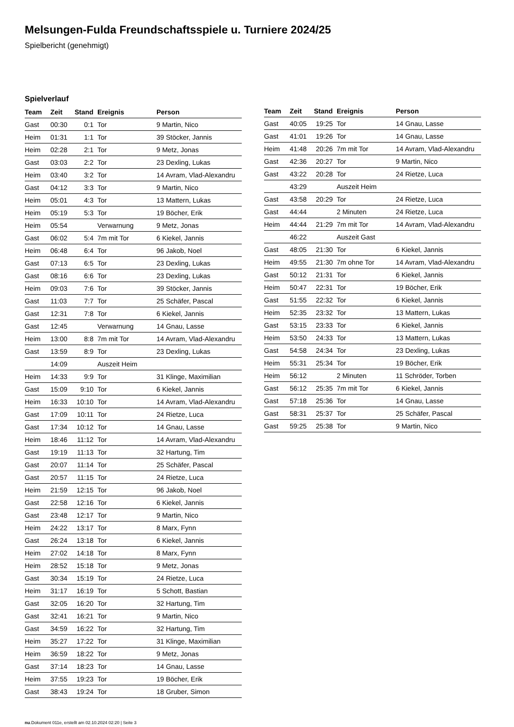Melsungen-Fulda Freundschaftsspiele u. Turniere 2024/25
Spielbericht (genehmigt)
Spielverlauf
| Team | Zeit | Stand | Ereignis | Person |
| --- | --- | --- | --- | --- |
| Gast | 00:30 | 0:1 | Tor | 9 Martin, Nico |
| Heim | 01:31 | 1:1 | Tor | 39 Stöcker, Jannis |
| Heim | 02:28 | 2:1 | Tor | 9 Metz, Jonas |
| Gast | 03:03 | 2:2 | Tor | 23 Dexling, Lukas |
| Heim | 03:40 | 3:2 | Tor | 14 Avram, Vlad-Alexandru |
| Gast | 04:12 | 3:3 | Tor | 9 Martin, Nico |
| Heim | 05:01 | 4:3 | Tor | 13 Mattern, Lukas |
| Heim | 05:19 | 5:3 | Tor | 19 Böcher, Erik |
| Heim | 05:54 | | Verwarnung | 9 Metz, Jonas |
| Gast | 06:02 | 5:4 | 7m mit Tor | 6 Kiekel, Jannis |
| Heim | 06:48 | 6:4 | Tor | 96 Jakob, Noel |
| Gast | 07:13 | 6:5 | Tor | 23 Dexling, Lukas |
| Gast | 08:16 | 6:6 | Tor | 23 Dexling, Lukas |
| Heim | 09:03 | 7:6 | Tor | 39 Stöcker, Jannis |
| Gast | 11:03 | 7:7 | Tor | 25 Schäfer, Pascal |
| Gast | 12:31 | 7:8 | Tor | 6 Kiekel, Jannis |
| Gast | 12:45 | | Verwarnung | 14 Gnau, Lasse |
| Heim | 13:00 | 8:8 | 7m mit Tor | 14 Avram, Vlad-Alexandru |
| Gast | 13:59 | 8:9 | Tor | 23 Dexling, Lukas |
| | 14:09 | | Auszeit Heim | |
| Heim | 14:33 | 9:9 | Tor | 31 Klinge, Maximilian |
| Gast | 15:09 | 9:10 | Tor | 6 Kiekel, Jannis |
| Heim | 16:33 | 10:10 | Tor | 14 Avram, Vlad-Alexandru |
| Gast | 17:09 | 10:11 | Tor | 24 Rietze, Luca |
| Gast | 17:34 | 10:12 | Tor | 14 Gnau, Lasse |
| Heim | 18:46 | 11:12 | Tor | 14 Avram, Vlad-Alexandru |
| Gast | 19:19 | 11:13 | Tor | 32 Hartung, Tim |
| Gast | 20:07 | 11:14 | Tor | 25 Schäfer, Pascal |
| Gast | 20:57 | 11:15 | Tor | 24 Rietze, Luca |
| Heim | 21:59 | 12:15 | Tor | 96 Jakob, Noel |
| Gast | 22:58 | 12:16 | Tor | 6 Kiekel, Jannis |
| Gast | 23:48 | 12:17 | Tor | 9 Martin, Nico |
| Heim | 24:22 | 13:17 | Tor | 8 Marx, Fynn |
| Gast | 26:24 | 13:18 | Tor | 6 Kiekel, Jannis |
| Heim | 27:02 | 14:18 | Tor | 8 Marx, Fynn |
| Heim | 28:52 | 15:18 | Tor | 9 Metz, Jonas |
| Gast | 30:34 | 15:19 | Tor | 24 Rietze, Luca |
| Heim | 31:17 | 16:19 | Tor | 5 Schott, Bastian |
| Gast | 32:05 | 16:20 | Tor | 32 Hartung, Tim |
| Gast | 32:41 | 16:21 | Tor | 9 Martin, Nico |
| Gast | 34:59 | 16:22 | Tor | 32 Hartung, Tim |
| Heim | 35:27 | 17:22 | Tor | 31 Klinge, Maximilian |
| Heim | 36:59 | 18:22 | Tor | 9 Metz, Jonas |
| Gast | 37:14 | 18:23 | Tor | 14 Gnau, Lasse |
| Heim | 37:55 | 19:23 | Tor | 19 Böcher, Erik |
| Gast | 38:43 | 19:24 | Tor | 18 Gruber, Simon |
| Team | Zeit | Stand | Ereignis | Person |
| --- | --- | --- | --- | --- |
| Gast | 40:05 | 19:25 | Tor | 14 Gnau, Lasse |
| Gast | 41:01 | 19:26 | Tor | 14 Gnau, Lasse |
| Heim | 41:48 | 20:26 | 7m mit Tor | 14 Avram, Vlad-Alexandru |
| Gast | 42:36 | 20:27 | Tor | 9 Martin, Nico |
| Gast | 43:22 | 20:28 | Tor | 24 Rietze, Luca |
| | 43:29 | | Auszeit Heim | |
| Gast | 43:58 | 20:29 | Tor | 24 Rietze, Luca |
| Gast | 44:44 | | 2 Minuten | 24 Rietze, Luca |
| Heim | 44:44 | 21:29 | 7m mit Tor | 14 Avram, Vlad-Alexandru |
| | 46:22 | | Auszeit Gast | |
| Gast | 48:05 | 21:30 | Tor | 6 Kiekel, Jannis |
| Heim | 49:55 | 21:30 | 7m ohne Tor | 14 Avram, Vlad-Alexandru |
| Gast | 50:12 | 21:31 | Tor | 6 Kiekel, Jannis |
| Heim | 50:47 | 22:31 | Tor | 19 Böcher, Erik |
| Gast | 51:55 | 22:32 | Tor | 6 Kiekel, Jannis |
| Heim | 52:35 | 23:32 | Tor | 13 Mattern, Lukas |
| Gast | 53:15 | 23:33 | Tor | 6 Kiekel, Jannis |
| Heim | 53:50 | 24:33 | Tor | 13 Mattern, Lukas |
| Gast | 54:58 | 24:34 | Tor | 23 Dexling, Lukas |
| Heim | 55:31 | 25:34 | Tor | 19 Böcher, Erik |
| Heim | 56:12 | | 2 Minuten | 11 Schröder, Torben |
| Gast | 56:12 | 25:35 | 7m mit Tor | 6 Kiekel, Jannis |
| Gast | 57:18 | 25:36 | Tor | 14 Gnau, Lasse |
| Gast | 58:31 | 25:37 | Tor | 25 Schäfer, Pascal |
| Gast | 59:25 | 25:38 | Tor | 9 Martin, Nico |
nu.Dokument 011e, erstellt am 02.10.2024 02:20 | Seite 3